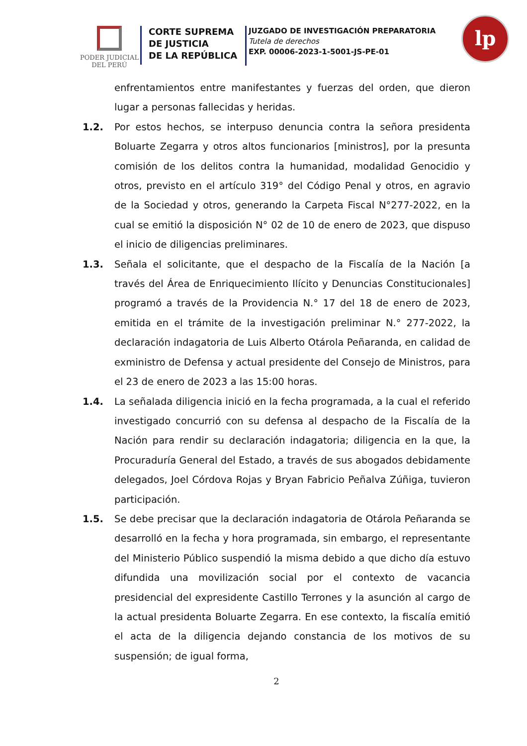PODER JUDICIAL
DEL PERÚ
CORTE SUPREMA
DE JUSTICIA
DE LA REPÚBLICA
JUZGADO DE INVESTIGACIÓN PREPARATORIA
Tutela de derechos
EXP. 00006-2023-1-5001-JS-PE-01
lp
enfrentamientos entre manifestantes y fuerzas del orden, que dieron lugar a personas fallecidas y heridas.
1.2. Por estos hechos, se interpuso denuncia contra la señora presidenta Boluarte Zegarra y otros altos funcionarios [ministros], por la presunta comisión de los delitos contra la humanidad, modalidad Genocidio y otros, previsto en el artículo 319° del Código Penal y otros, en agravio de la Sociedad y otros, generando la Carpeta Fiscal N°277-2022, en la cual se emitió la disposición N° 02 de 10 de enero de 2023, que dispuso el inicio de diligencias preliminares.
1.3. Señala el solicitante, que el despacho de la Fiscalía de la Nación [a través del Área de Enriquecimiento Ilícito y Denuncias Constitucionales] programó a través de la Providencia N.° 17 del 18 de enero de 2023, emitida en el trámite de la investigación preliminar N.° 277-2022, la declaración indagatoria de Luis Alberto Otárola Peñaranda, en calidad de exministro de Defensa y actual presidente del Consejo de Ministros, para el 23 de enero de 2023 a las 15:00 horas.
1.4. La señalada diligencia inició en la fecha programada, a la cual el referido investigado concurrió con su defensa al despacho de la Fiscalía de la Nación para rendir su declaración indagatoria; diligencia en la que, la Procuraduría General del Estado, a través de sus abogados debidamente delegados, Joel Córdova Rojas y Bryan Fabricio Peñalva Zúñiga, tuvieron participación.
1.5. Se debe precisar que la declaración indagatoria de Otárola Peñaranda se desarrolló en la fecha y hora programada, sin embargo, el representante del Ministerio Público suspendió la misma debido a que dicho día estuvo difundida una movilización social por el contexto de vacancia presidencial del expresidente Castillo Terrones y la asunción al cargo de la actual presidenta Boluarte Zegarra. En ese contexto, la fiscalía emitió el acta de la diligencia dejando constancia de los motivos de su suspensión; de igual forma,
2